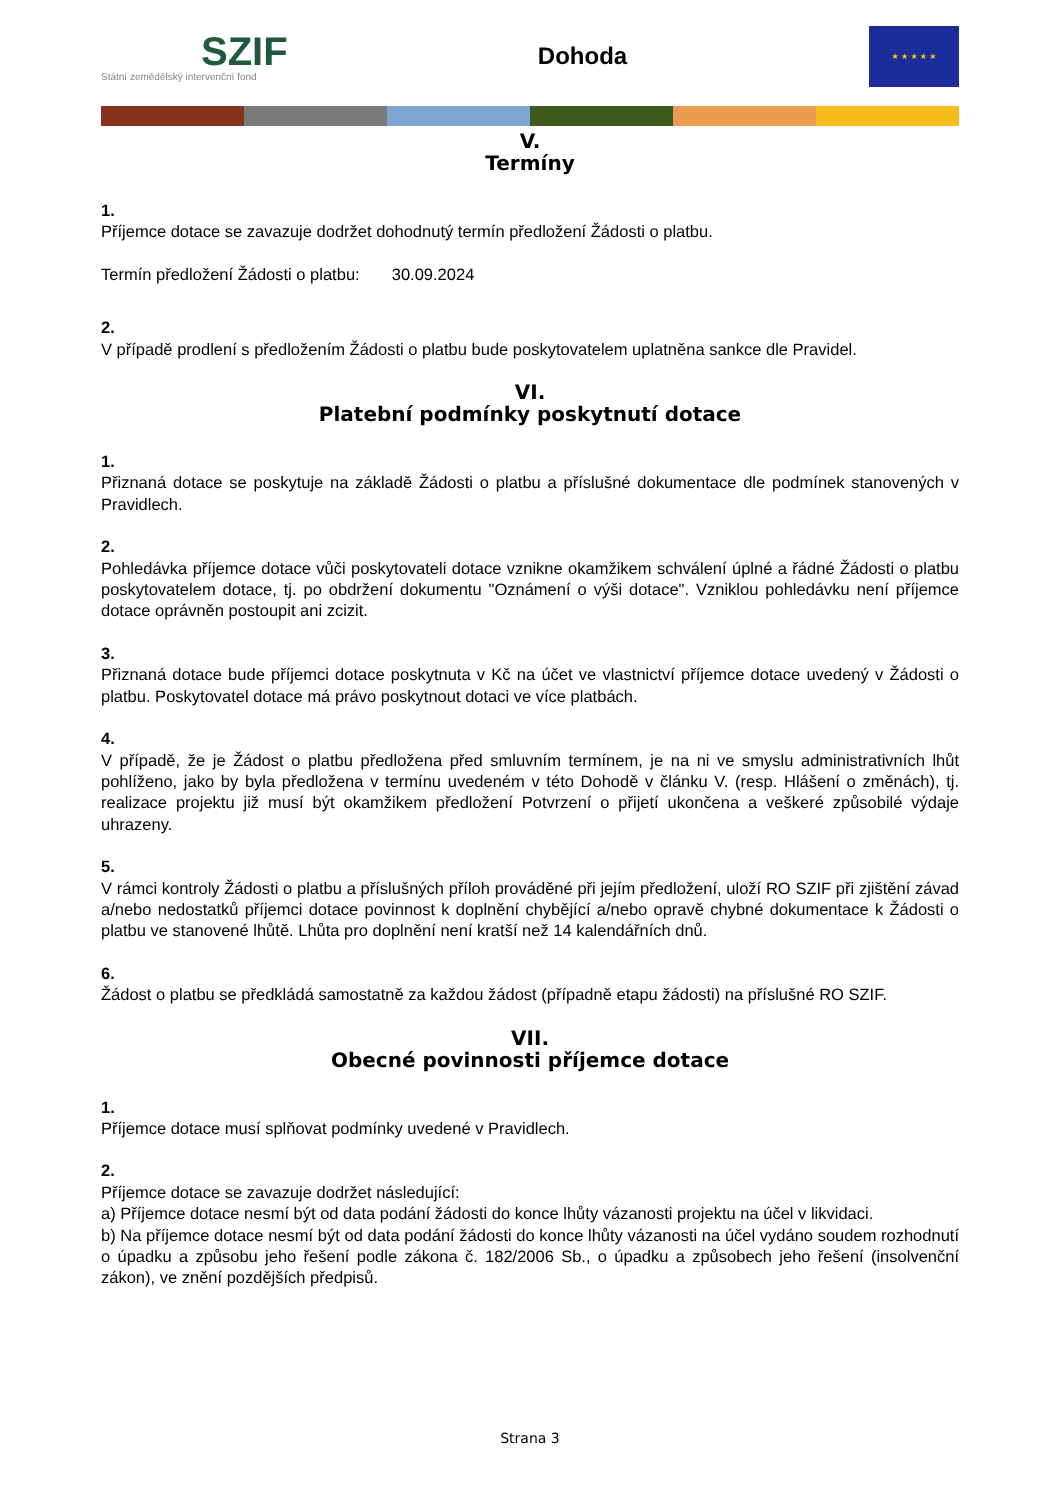SZIF
Státní zemědělský intervenční fond
Dohoda
★ ★ ★ ★ ★
V.
Termíny
1.
Příjemce dotace se zavazuje dodržet dohodnutý termín předložení Žádosti o platbu.
Termín předložení Žádosti o platbu: 30.09.2024
2.
V případě prodlení s předložením Žádosti o platbu bude poskytovatelem uplatněna sankce dle Pravidel.
VI.
Platební podmínky poskytnutí dotace
1.
Přiznaná dotace se poskytuje na základě Žádosti o platbu a příslušné dokumentace dle podmínek stanovených v Pravidlech.
2.
Pohledávka příjemce dotace vůči poskytovateli dotace vznikne okamžikem schválení úplné a řádné Žádosti o platbu poskytovatelem dotace, tj. po obdržení dokumentu "Oznámení o výši dotace". Vzniklou pohledávku není příjemce dotace oprávněn postoupit ani zcizit.
3.
Přiznaná dotace bude příjemci dotace poskytnuta v Kč na účet ve vlastnictví příjemce dotace uvedený v Žádosti o platbu. Poskytovatel dotace má právo poskytnout dotaci ve více platbách.
4.
V případě, že je Žádost o platbu předložena před smluvním termínem, je na ni ve smyslu administrativních lhůt pohlíženo, jako by byla předložena v termínu uvedeném v této Dohodě v článku V. (resp. Hlášení o změnách), tj. realizace projektu již musí být okamžikem předložení Potvrzení o přijetí ukončena a veškeré způsobilé výdaje uhrazeny.
5.
V rámci kontroly Žádosti o platbu a příslušných příloh prováděné při jejím předložení, uloží RO SZIF při zjištění závad a/nebo nedostatků příjemci dotace povinnost k doplnění chybějící a/nebo opravě chybné dokumentace k Žádosti o platbu ve stanovené lhůtě. Lhůta pro doplnění není kratší než 14 kalendářních dnů.
6.
Žádost o platbu se předkládá samostatně za každou žádost (případně etapu žádosti) na příslušné RO SZIF.
VII.
Obecné povinnosti příjemce dotace
1.
Příjemce dotace musí splňovat podmínky uvedené v Pravidlech.
2.
Příjemce dotace se zavazuje dodržet následující:
a) Příjemce dotace nesmí být od data podání žádosti do konce lhůty vázanosti projektu na účel v likvidaci.
b) Na příjemce dotace nesmí být od data podání žádosti do konce lhůty vázanosti na účel vydáno soudem rozhodnutí o úpadku a způsobu jeho řešení podle zákona č. 182/2006 Sb., o úpadku a způsobech jeho řešení (insolvenční zákon), ve znění pozdějších předpisů.
Strana 3